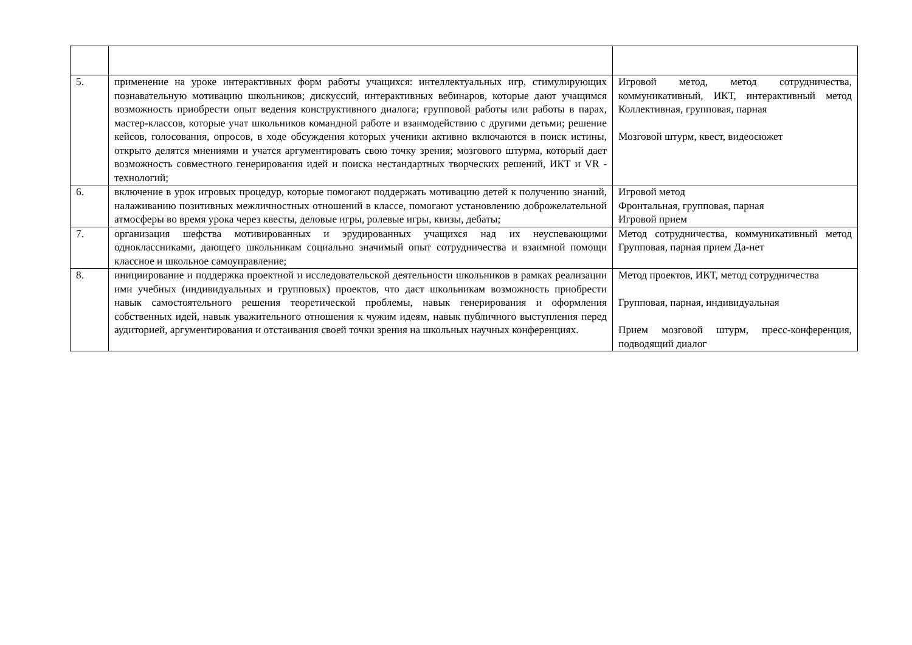| 5. | применение на уроке интерактивных форм работы учащихся: интеллектуальных игр, стимулирующих познавательную мотивацию школьников; дискуссий, интерактивных вебинаров, которые дают учащимся возможность приобрести опыт ведения конструктивного диалога; групповой работы или работы в парах, мастер-классов, которые учат школьников командной работе и взаимодействию с другими детьми; решение кейсов, голосования, опросов, в ходе обсуждения которых ученики активно включаются в поиск истины, открыто делятся мнениями и учатся аргументировать свою точку зрения; мозгового штурма, который дает возможность совместного генерирования идей и поиска нестандартных творческих решений, ИКТ и VR - технологий; | Игровой метод, метод сотрудничества, коммуникативный, ИКТ, интерактивный метод Коллективная, групповая, парная Мозговой штурм, квест, видеосюжет |
| 6. | включение в урок игровых процедур, которые помогают поддержать мотивацию детей к получению знаний, налаживанию позитивных межличностных отношений в классе, помогают установлению доброжелательной атмосферы во время урока через квесты, деловые игры, ролевые игры, квизы, дебаты; | Игровой метод Фронтальная, групповая, парная Игровой прием |
| 7. | организация шефства мотивированных и эрудированных учащихся над их неуспевающими одноклассниками, дающего школьникам социально значимый опыт сотрудничества и взаимной помощи классное и школьное самоуправление; | Метод сотрудничества, коммуникативный метод Групповая, парная прием Да-нет |
| 8. | инициирование и поддержка проектной и исследовательской деятельности школьников в рамках реализации ими учебных (индивидуальных и групповых) проектов, что даст школьникам возможность приобрести навык самостоятельного решения теоретической проблемы, навык генерирования и оформления собственных идей, навык уважительного отношения к чужим идеям, навык публичного выступления перед аудиторией, аргументирования и отстаивания своей точки зрения на школьных научных конференциях. | Метод проектов, ИКТ, метод сотрудничества Групповая, парная, индивидуальная Прием мозговой штурм, пресс-конференция, подводящий диалог |